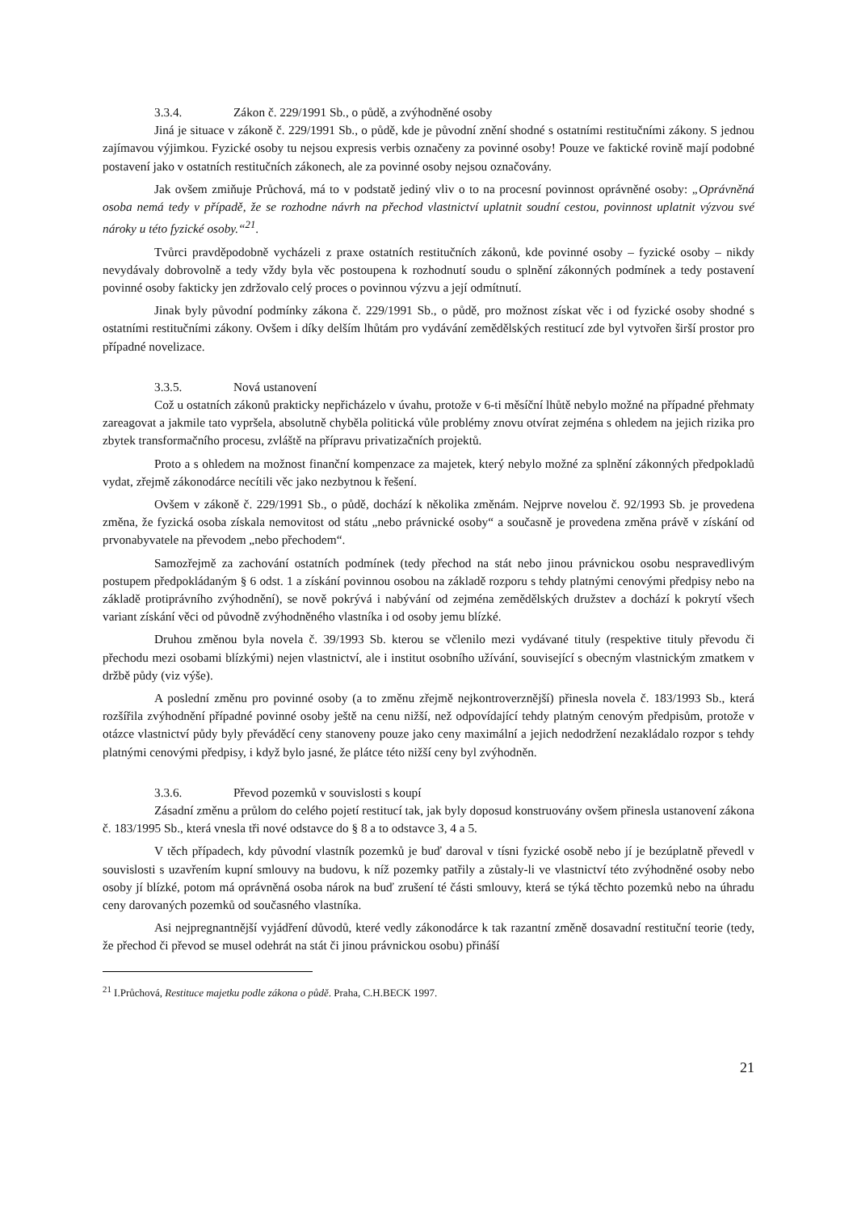3.3.4. Zákon č. 229/1991 Sb., o půdě, a zvýhodněné osoby
Jiná je situace v zákoně č. 229/1991 Sb., o půdě, kde je původní znění shodné s ostatními restitučními zákony. S jednou zajímavou výjimkou. Fyzické osoby tu nejsou expresis verbis označeny za povinné osoby! Pouze ve faktické rovině mají podobné postavení jako v ostatních restitučních zákonech, ale za povinné osoby nejsou označovány.
Jak ovšem zmiňuje Průchová, má to v podstatě jediný vliv o to na procesní povinnost oprávněné osoby: „Oprávněná osoba nemá tedy v případě, že se rozhodne návrh na přechod vlastnictví uplatnit soudní cestou, povinnost uplatnit výzvou své nároky u této fyzické osoby.“<sup>21</sup>.
Tvůrci pravděpodobně vycházeli z praxe ostatních restitučních zákonů, kde povinné osoby – fyzické osoby – nikdy nevydávaly dobrovolně a tedy vždy byla věc postoupena k rozhodnutí soudu o splnění zákonných podmínek a tedy postavení povinné osoby fakticky jen zdržovalo celý proces o povinnou výzvu a její odmítnutí.
Jinak byly původní podmínky zákona č. 229/1991 Sb., o půdě, pro možnost získat věc i od fyzické osoby shodné s ostatními restitučními zákony. Ovšem i díky delším lhůtám pro vydávání zemědělských restitucí zde byl vytvořen širší prostor pro případné novelizace.
3.3.5. Nová ustanovení
Což u ostatních zákonů prakticky nepřicházelo v úvahu, protože v 6-ti měsíční lhůtě nebylo možné na případné přehmaty zareagovat a jakmile tato vypršela, absolutně chyběla politická vůle problémy znovu otvírat zejména s ohledem na jejich rizika pro zbytek transformačního procesu, zvláště na přípravu privatizačních projektů.
Proto a s ohledem na možnost finanční kompenzace za majetek, který nebylo možné za splnění zákonných předpokladů vydat, zřejmě zákonodárce necítili věc jako nezbytnou k řešení.
Ovšem v zákoně č. 229/1991 Sb., o půdě, dochází k několika změnám. Nejprve novelou č. 92/1993 Sb. je provedena změna, že fyzická osoba získala nemovitost od státu „nebo právnické osoby“ a současně je provedena změna právě v získání od prvonabyvatele na převodem „nebo přechodem“.
Samozřejmě za zachování ostatních podmínek (tedy přechod na stát nebo jinou právnickou osobu nespravedlivým postupem předpokládaným § 6 odst. 1 a získání povinnou osobou na základě rozporu s tehdy platnými cenovými předpisy nebo na základě protiprávního zvýhodnění), se nově pokrývá i nabývání od zejména zemědělských družstev a dochází k pokrytí všech variant získání věci od původně zvýhodněného vlastníka i od osoby jemu blízké.
Druhou změnou byla novela č. 39/1993 Sb. kterou se včlenilo mezi vydávané tituly (respektive tituly převodu či přechodu mezi osobami blízkými) nejen vlastnictví, ale i institut osobního užívání, související s obecným vlastnickým zmatkem v držbě půdy (viz výše).
A poslední změnu pro povinné osoby (a to změnu zřejmě nejkontroverznější) přinesla novela č. 183/1993 Sb., která rozšířila zvýhodnění případné povinné osoby ještě na cenu nižší, než odpovídající tehdy platným cenovým předpisům, protože v otázce vlastnictví půdy byly převáděcí ceny stanoveny pouze jako ceny maximální a jejich nedodržení nezakládalo rozpor s tehdy platnými cenovými předpisy, i když bylo jasné, že plátce této nižší ceny byl zvýhodněn.
3.3.6. Převod pozemků v souvislosti s koupí
Zásadní změnu a průlom do celého pojetí restitucí tak, jak byly doposud konstruovány ovšem přinesla ustanovení zákona č. 183/1995 Sb., která vnesla tři nové odstavce do § 8 a to odstavce 3, 4 a 5.
V těch případech, kdy původní vlastník pozemků je buď daroval v tísni fyzické osobě nebo jí je bezúplatně převedl v souvislosti s uzavřením kupní smlouvy na budovu, k níž pozemky patřily a zůstaly-li ve vlastnictví této zvýhodněné osoby nebo osoby jí blízké, potom má oprávněná osoba nárok na buď zrušení té části smlouvy, která se týká těchto pozemků nebo na úhradu ceny darovaných pozemků od současného vlastníka.
Asi nejpregnantnější vyjádření důvodů, které vedly zákonodárce k tak razantní změně dosavadní restituční teorie (tedy, že přechod či převod se musel odehrát na stát či jinou právnickou osobu) přináší
<sup>21</sup> I.Průchová, Restituce majetku podle zákona o půdě. Praha, C.H.BECK 1997.
21